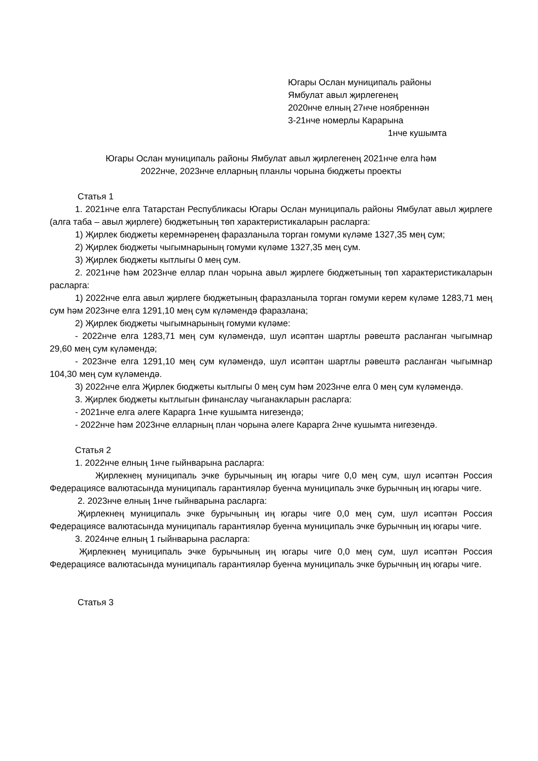Югары Ослан муниципаль районы
Ямбулат авыл җирлегенең
2020нче елның 27нче ноябреннән
3-21нче номерлы Карарына
1нче кушымта
Югары Ослан муниципаль районы Ямбулат авыл җирлегенең 2021нче елга һәм
2022нче, 2023нче елларның планлы чорына бюджеты проекты
Статья 1
1. 2021нче елга Татарстан Республикасы Югары Ослан муниципаль районы Ямбулат авыл җирлеге (алга таба – авыл җирлеге) бюджетының төп характеристикаларын расларга:
1) Җирлек бюджеты керемнәренең фаразланыла торган гомуми күләме 1327,35 мең сум;
2) Җирлек бюджеты чыгымнарының гомуми күләме 1327,35 мең сум.
3) Җирлек бюджеты кытлыгы 0 мең сум.
2. 2021нче һәм 2023нче еллар план чорына авыл җирлеге бюджетының төп характеристикаларын расларга:
1) 2022нче елга авыл җирлеге бюджетының фаразланыла торган гомуми керем күләме 1283,71 мең сум һәм 2023нче елга 1291,10 мең сум күләмендә фаразлана;
2) Җирлек бюджеты чыгымнарының гомуми күләме:
- 2022нче елга 1283,71 мең сум күләмендә, шул исәптән шартлы рәвештә расланган чыгымнар 29,60 мең сум күләмендә;
- 2023нче елга 1291,10 мең сум күләмендә, шул исәптән шартлы рәвештә расланган чыгымнар 104,30 мең сум күләмендә.
3) 2022нче елга Җирлек бюджеты кытлыгы 0 мең сум һәм 2023нче елга 0 мең сум күләмендә.
3. Җирлек бюджеты кытлыгын финанслау чыганакларын расларга:
- 2021нче елга әлеге Карарга 1нче кушымта нигезендә;
- 2022нче һәм 2023нче елларның план чорына әлеге Карарга 2нче кушымта нигезендә.
Статья 2
1. 2022нче елның 1нче гыйнварына расларга:
Җирлекнең муниципаль эчке бурычының иң югары чиге 0,0 мең сум, шул исәптән Россия Федерациясе валютасында муниципаль гарантияләр буенча муниципаль эчке бурычның иң югары чиге.
2. 2023нче елның 1нче гыйнварына расларга:
Җирлекнең муниципаль эчке бурычының иң югары чиге 0,0 мең сум, шул исәптән Россия Федерациясе валютасында муниципаль гарантияләр буенча муниципаль эчке бурычның иң югары чиге.
3. 2024нче елның 1 гыйнварына расларга:
Җирлекнең муниципаль эчке бурычының иң югары чиге 0,0 мең сум, шул исәптән Россия Федерациясе валютасында муниципаль гарантияләр буенча муниципаль эчке бурычның иң югары чиге.
Статья 3